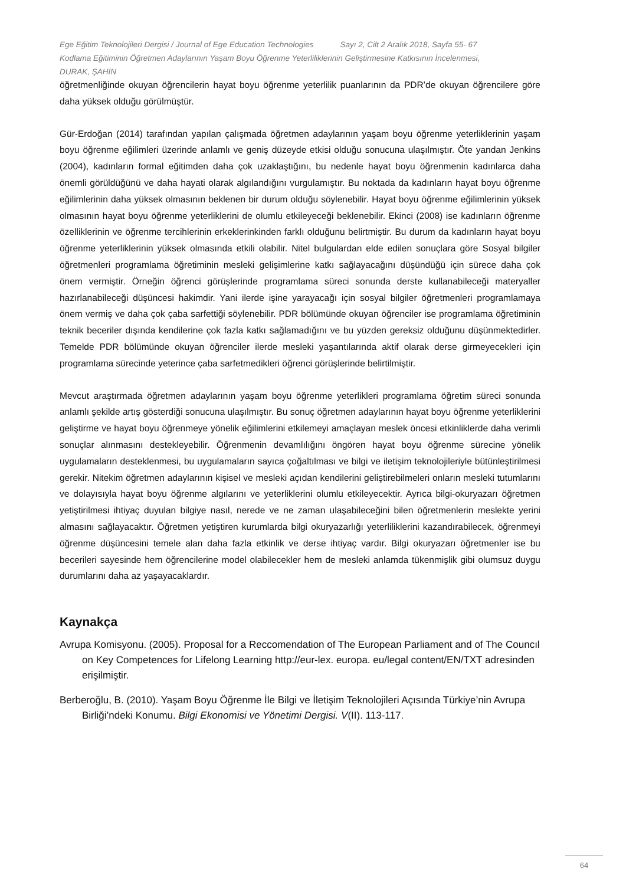Ege Eğitim Teknolojileri Dergisi / Journal of Ege Education Technologies Sayı 2, Cilt 2 Aralık 2018, Sayfa 55- 67
Kodlama Eğitiminin Öğretmen Adaylarının Yaşam Boyu Öğrenme Yeterliliklerinin Geliştirmesine Katkısının İncelenmesi,
DURAK, ŞAHİN
öğretmenliğinde okuyan öğrencilerin hayat boyu öğrenme yeterlilik puanlarının da PDR’de okuyan öğrencilere göre daha yüksek olduğu görülmüştür.
Gür-Erdoğan (2014) tarafından yapılan çalışmada öğretmen adaylarının yaşam boyu öğrenme yeterliklerinin yaşam boyu öğrenme eğilimleri üzerinde anlamlı ve geniş düzeyde etkisi olduğu sonucuna ulaşılmıştır. Öte yandan Jenkins (2004), kadınların formal eğitimden daha çok uzaklaştığını, bu nedenle hayat boyu öğrenmenin kadınlarca daha önemli görüldüğünü ve daha hayati olarak algılandığını vurgulamıştır. Bu noktada da kadınların hayat boyu öğrenme eğilimlerinin daha yüksek olmasının beklenen bir durum olduğu söylenebilir. Hayat boyu öğrenme eğilimlerinin yüksek olmasının hayat boyu öğrenme yeterliklerini de olumlu etkileyeceği beklenebilir. Ekinci (2008) ise kadınların öğrenme özelliklerinin ve öğrenme tercihlerinin erkeklerinkinden farklı olduğunu belirtmiştir. Bu durum da kadınların hayat boyu öğrenme yeterliklerinin yüksek olmasında etkili olabilir. Nitel bulgulardan elde edilen sonuçlara göre Sosyal bilgiler öğretmenleri programlama öğretiminin mesleki gelişimlerine katkı sağlayacağını düşündüğü için sürece daha çok önem vermiştir. Örneğin öğrenci görüşlerinde programlama süreci sonunda derste kullanabileceği materyaller hazırlanabileceği düşüncesi hakimdir. Yani ilerde işine yarayacağı için sosyal bilgiler öğretmenleri programlamaya önem vermiş ve daha çok çaba sarfettiği söylenebilir. PDR bölümünde okuyan öğrenciler ise programlama öğretiminin teknik beceriler dışında kendilerine çok fazla katkı sağlamadığını ve bu yüzden gereksiz olduğunu düşünmektedirler. Temelde PDR bölümünde okuyan öğrenciler ilerde mesleki yaşantılarında aktif olarak derse girmeyecekleri için programlama sürecinde yeterince çaba sarfetmedikleri öğrenci görüşlerinde belirtilmiştir.
Mevcut araştırmada öğretmen adaylarının yaşam boyu öğrenme yeterlikleri programlama öğretim süreci sonunda anlamlı şekilde artış gösterdiği sonucuna ulaşılmıştır. Bu sonuç öğretmen adaylarının hayat boyu öğrenme yeterliklerini geliştirme ve hayat boyu öğrenmeye yönelik eğilimlerini etkilemeyi amaçlayan meslek öncesi etkinliklerde daha verimli sonuçlar alınmasını destekleyebilir. Öğrenmenin devamlılığını öngören hayat boyu öğrenme sürecine yönelik uygulamaların desteklenmesi, bu uygulamaların sayıca çoğaltılması ve bilgi ve iletişim teknolojileriyle bütünleştirilmesi gerekir. Nitekim öğretmen adaylarının kişisel ve mesleki açıdan kendilerini geliştirebilmeleri onların mesleki tutumlarını ve dolayısıyla hayat boyu öğrenme algılarını ve yeterliklerini olumlu etkileyecektir. Ayrıca bilgi-okuryazarı öğretmen yetiştirilmesi ihtiyaç duyulan bilgiye nasıl, nerede ve ne zaman ulaşabileceğini bilen öğretmenlerin meslekte yerini almasını sağlayacaktır. Öğretmen yetiştiren kurumlarda bilgi okuryazarlığı yeterliliklerini kazandırabilecek, öğrenmeyi öğrenme düşüncesini temele alan daha fazla etkinlik ve derse ihtiyaç vardır. Bilgi okuryazarı öğretmenler ise bu becerileri sayesinde hem öğrencilerine model olabilecekler hem de mesleki anlamda tükenmişlik gibi olumsuz duygu durumlarını daha az yaşayacaklardır.
Kaynakça
Avrupa Komisyonu. (2005). Proposal for a Reccomendation of The European Parliament and of The Councıl on Key Competences for Lifelong Learning http://eur-lex. europa. eu/legal content/EN/TXT adresinden erişilmiştir.
Berberoğlu, B. (2010). Yaşam Boyu Öğrenme İle Bilgi ve İletişim Teknolojileri Açısında Türkiye’nin Avrupa Birliği’ndeki Konumu. Bilgi Ekonomisi ve Yönetimi Dergisi. V(II). 113-117.
64